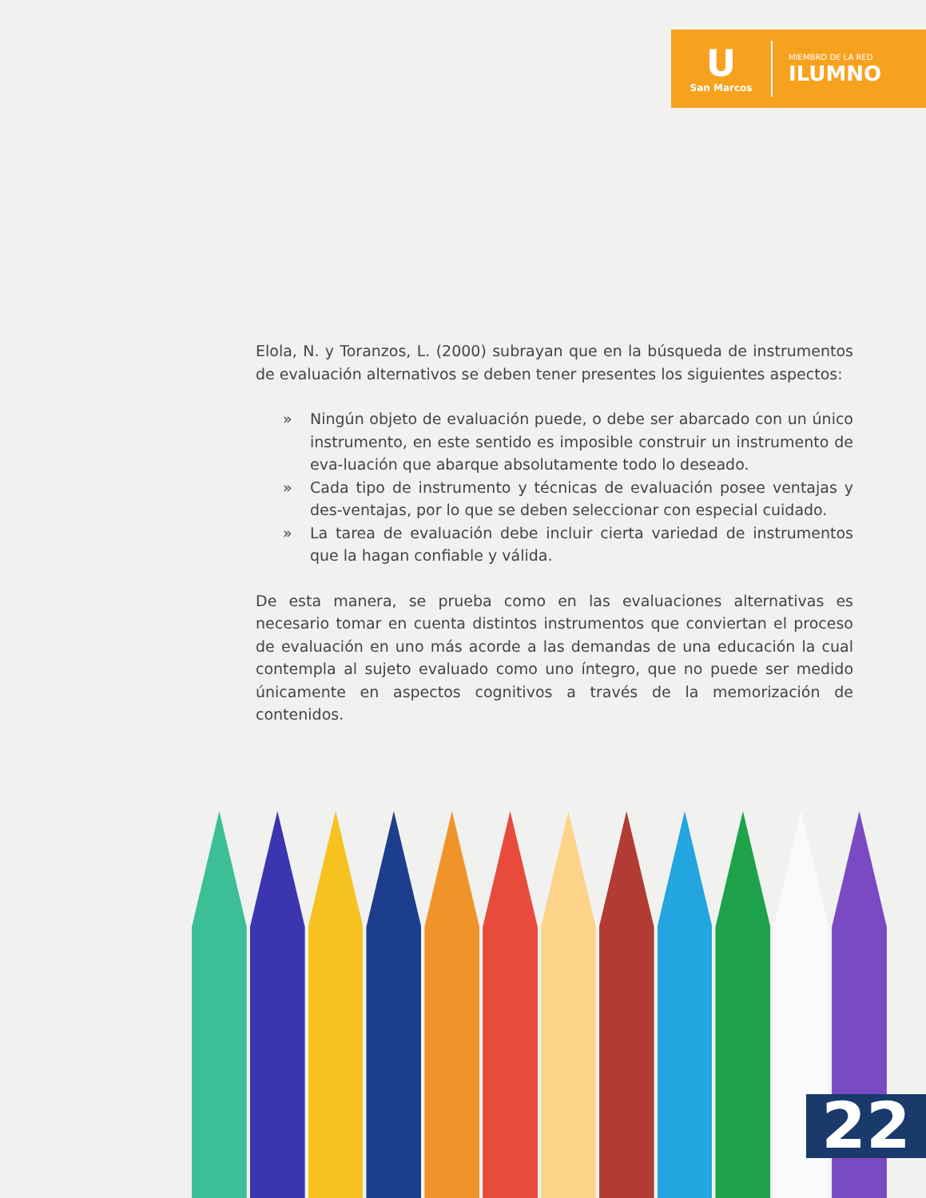U
San Marcos
MIEMBRO DE LA RED
ILUMNO
Elola, N. y Toranzos, L. (2000) subrayan que en la búsqueda de instrumentos de evaluación alternativos se deben tener presentes los siguientes aspectos:
» Ningún objeto de evaluación puede, o debe ser abarcado con un único instrumento, en este sentido es imposible construir un instrumento de eva-luación que abarque absolutamente todo lo deseado.
» Cada tipo de instrumento y técnicas de evaluación posee ventajas y des-ventajas, por lo que se deben seleccionar con especial cuidado.
» La tarea de evaluación debe incluir cierta variedad de instrumentos que la hagan confiable y válida.
De esta manera, se prueba como en las evaluaciones alternativas es necesario tomar en cuenta distintos instrumentos que conviertan el proceso de evaluación en uno más acorde a las demandas de una educación la cual contempla al sujeto evaluado como uno íntegro, que no puede ser medido únicamente en aspectos cognitivos a través de la memorización de contenidos.
22